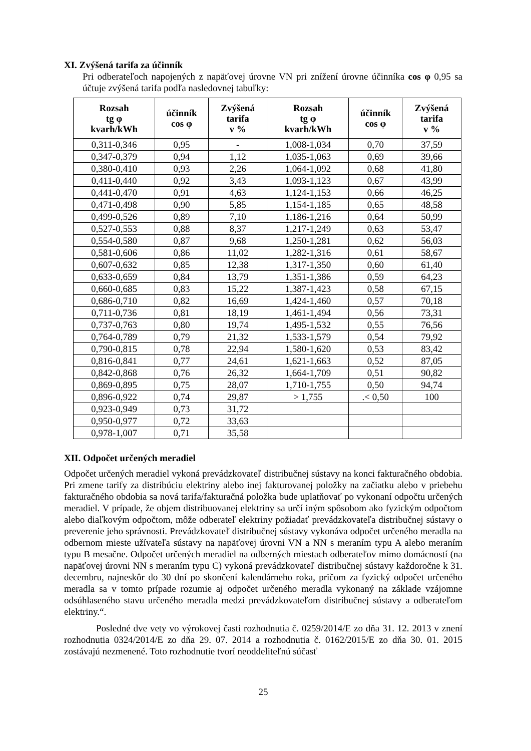XI. Zvýšená tarifa za účinník
Pri odberateľoch napojených z napäťovej úrovne VN pri znížení úrovne účinníka cos φ 0,95 sa účtuje zvýšená tarifa podľa nasledovnej tabuľky:
| Rozsah tg φ kvarh/kWh | účinník cos φ | Zvýšená tarifa v % | Rozsah tg φ kvarh/kWh | účinník cos φ | Zvýšená tarifa v % |
| --- | --- | --- | --- | --- | --- |
| 0,311-0,346 | 0,95 | - | 1,008-1,034 | 0,70 | 37,59 |
| 0,347-0,379 | 0,94 | 1,12 | 1,035-1,063 | 0,69 | 39,66 |
| 0,380-0,410 | 0,93 | 2,26 | 1,064-1,092 | 0,68 | 41,80 |
| 0,411-0,440 | 0,92 | 3,43 | 1,093-1,123 | 0,67 | 43,99 |
| 0,441-0,470 | 0,91 | 4,63 | 1,124-1,153 | 0,66 | 46,25 |
| 0,471-0,498 | 0,90 | 5,85 | 1,154-1,185 | 0,65 | 48,58 |
| 0,499-0,526 | 0,89 | 7,10 | 1,186-1,216 | 0,64 | 50,99 |
| 0,527-0,553 | 0,88 | 8,37 | 1,217-1,249 | 0,63 | 53,47 |
| 0,554-0,580 | 0,87 | 9,68 | 1,250-1,281 | 0,62 | 56,03 |
| 0,581-0,606 | 0,86 | 11,02 | 1,282-1,316 | 0,61 | 58,67 |
| 0,607-0,632 | 0,85 | 12,38 | 1,317-1,350 | 0,60 | 61,40 |
| 0,633-0,659 | 0,84 | 13,79 | 1,351-1,386 | 0,59 | 64,23 |
| 0,660-0,685 | 0,83 | 15,22 | 1,387-1,423 | 0,58 | 67,15 |
| 0,686-0,710 | 0,82 | 16,69 | 1,424-1,460 | 0,57 | 70,18 |
| 0,711-0,736 | 0,81 | 18,19 | 1,461-1,494 | 0,56 | 73,31 |
| 0,737-0,763 | 0,80 | 19,74 | 1,495-1,532 | 0,55 | 76,56 |
| 0,764-0,789 | 0,79 | 21,32 | 1,533-1,579 | 0,54 | 79,92 |
| 0,790-0,815 | 0,78 | 22,94 | 1,580-1,620 | 0,53 | 83,42 |
| 0,816-0,841 | 0,77 | 24,61 | 1,621-1,663 | 0,52 | 87,05 |
| 0,842-0,868 | 0,76 | 26,32 | 1,664-1,709 | 0,51 | 90,82 |
| 0,869-0,895 | 0,75 | 28,07 | 1,710-1,755 | 0,50 | 94,74 |
| 0,896-0,922 | 0,74 | 29,87 | > 1,755 | .< 0,50 | 100 |
| 0,923-0,949 | 0,73 | 31,72 | | | |
| 0,950-0,977 | 0,72 | 33,63 | | | |
| 0,978-1,007 | 0,71 | 35,58 | | | |
XII. Odpočet určených meradiel
Odpočet určených meradiel vykoná prevádzkovateľ distribučnej sústavy na konci fakturačného obdobia. Pri zmene tarify za distribúciu elektriny alebo inej fakturovanej položky na začiatku alebo v priebehu fakturačného obdobia sa nová tarifa/fakturačná položka bude uplatňovať po vykonaní odpočtu určených meradiel. V prípade, že objem distribuovanej elektriny sa určí iným spôsobom ako fyzickým odpočtom alebo diaľkovým odpočtom, môže odberateľ elektriny požiadať prevádzkovateľa distribučnej sústavy o preverenie jeho správnosti. Prevádzkovateľ distribučnej sústavy vykonáva odpočet určeného meradla na odbernom mieste užívateľa sústavy na napäťovej úrovni VN a NN s meraním typu A alebo meraním typu B mesačne. Odpočet určených meradiel na odberných miestach odberateľov mimo domácností (na napäťovej úrovni NN s meraním typu C) vykoná prevádzkovateľ distribučnej sústavy každoročne k 31. decembru, najneskôr do 30 dní po skončení kalendárneho roka, pričom za fyzický odpočet určeného meradla sa v tomto prípade rozumie aj odpočet určeného meradla vykonaný na základe vzájomne odsúhlaseného stavu určeného meradla medzi prevádzkovateľom distribučnej sústavy a odberateľom elektriny.“.
Posledné dve vety vo výrokovej časti rozhodnutia č. 0259/2014/E zo dňa 31. 12. 2013 v znení rozhodnutia 0324/2014/E zo dňa 29. 07. 2014 a rozhodnutia č. 0162/2015/E zo dňa 30. 01. 2015 zostávajú nezmenené. Toto rozhodnutie tvorí neoddeliteľnú súčasť
25